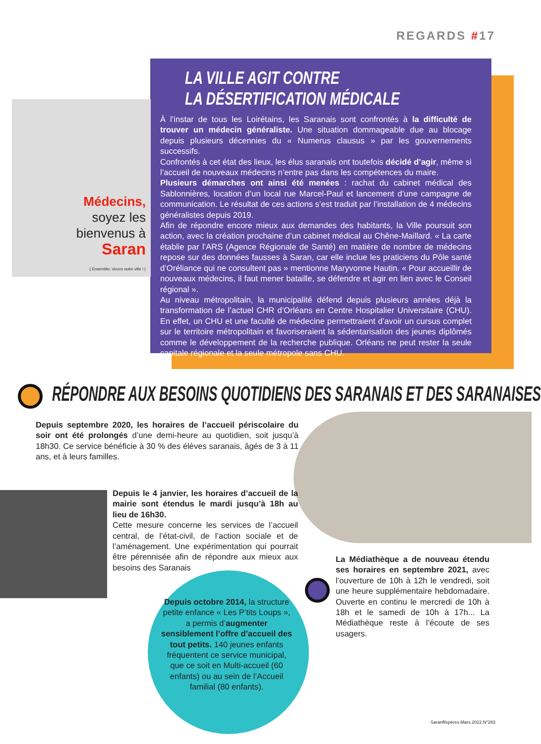REGARDS #17
LA VILLE AGIT CONTRE
LA DÉSERTIFICATION MÉDICALE
À l’instar de tous les Loirétains, les Saranais sont confrontés à la difficulté de trouver un médecin généraliste. Une situation dommageable due au blocage depuis plusieurs décennies du « Numerus clausus » par les gouvernements successifs.
Confrontés à cet état des lieux, les élus saranais ont toutefois décidé d’agir, même si l’accueil de nouveaux médecins n’entre pas dans les compétences du maire.
Plusieurs démarches ont ainsi été menées : rachat du cabinet médical des Sablonnières, location d’un local rue Marcel-Paul et lancement d’une campagne de communication. Le résultat de ces actions s’est traduit par l’installation de 4 médecins généralistes depuis 2019.
Afin de répondre encore mieux aux demandes des habitants, la Ville poursuit son action, avec la création prochaine d’un cabinet médical au Chêne-Maillard. « La carte établie par l’ARS (Agence Régionale de Santé) en matière de nombre de médecins repose sur des données fausses à Saran, car elle inclue les praticiens du Pôle santé d’Oréliance qui ne consultent pas » mentionne Maryvonne Hautin. « Pour accueillir de nouveaux médecins, il faut mener bataille, se défendre et agir en lien avec le Conseil régional ».
Au niveau métropolitain, la municipalité défend depuis plusieurs années déjà la transformation de l’actuel CHR d’Orléans en Centre Hospitalier Universitaire (CHU). En effet, un CHU et une faculté de médecine permettraient d’avoir un cursus complet sur le territoire métropolitain et favoriseraient la sédentarisation des jeunes diplômés comme le développement de la recherche publique. Orléans ne peut rester la seule capitale régionale et la seule métropole sans CHU.
Médecins,
soyez les
bienvenus à
Saran
{ Ensemble, vivons notre ville ! }
RÉPONDRE AUX BESOINS QUOTIDIENS DES SARANAIS ET DES SARANAISES
Depuis septembre 2020, les horaires de l’accueil périscolaire du soir ont été prolongés d’une demi-heure au quotidien, soit jusqu’à 18h30. Ce service bénéficie à 30 % des élèves saranais, âgés de 3 à 11 ans, et à leurs familles.
Depuis le 4 janvier, les horaires d’accueil de la mairie sont étendus le mardi jusqu’à 18h au lieu de 16h30.
Cette mesure concerne les services de l’accueil central, de l’état-civil, de l’action sociale et de l’aménagement. Une expérimentation qui pourrait être pérennisée afin de répondre aux mieux aux besoins des Saranais
La Médiathèque a de nouveau étendu ses horaires en septembre 2021, avec l’ouverture de 10h à 12h le vendredi, soit une heure supplémentaire hebdomadaire. Ouverte en continu le mercredi de 10h à 18h et le samedi de 10h à 17h... La Médiathèque reste à l’écoute de ses usagers.
Depuis octobre 2014, la structure petite enfance « Les P’tits Loups », a permis d’augmenter sensiblement l’offre d’accueil des tout petits. 140 jeunes enfants fréquentent ce service municipal, que ce soit en Multi-accueil (60 enfants) ou au sein de l’Accueil familial (80 enfants).
SaranRepères.Mars.2022.N°283